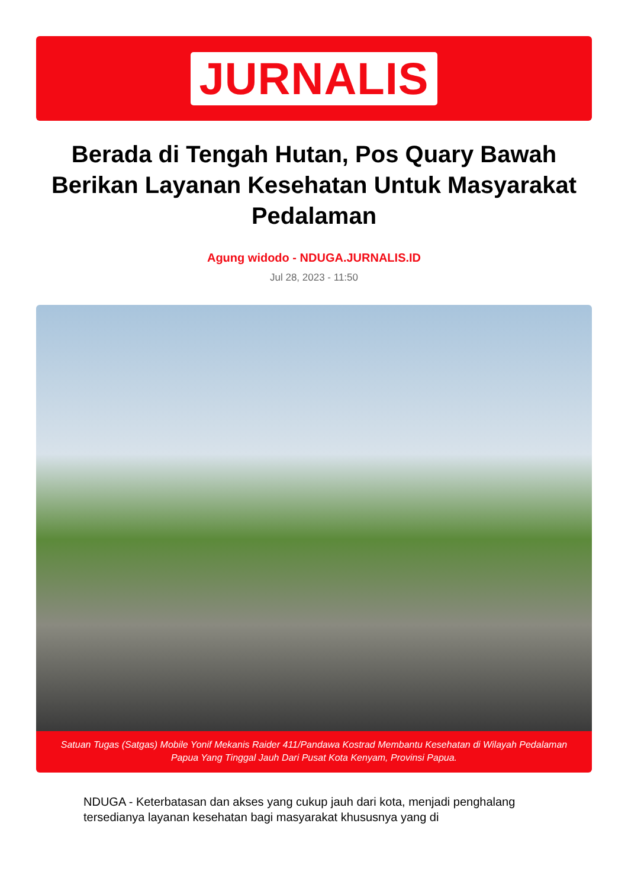JURNALIS
Berada di Tengah Hutan, Pos Quary Bawah Berikan Layanan Kesehatan Untuk Masyarakat Pedalaman
Agung widodo - NDUGA.JURNALIS.ID
Jul 28, 2023 - 11:50
Satuan Tugas (Satgas) Mobile Yonif Mekanis Raider 411/Pandawa Kostrad Membantu Kesehatan di Wilayah Pedalaman Papua Yang Tinggal Jauh Dari Pusat Kota Kenyam, Provinsi Papua.
NDUGA - Keterbatasan dan akses yang cukup jauh dari kota, menjadi penghalang tersedianya layanan kesehatan bagi masyarakat khususnya yang di